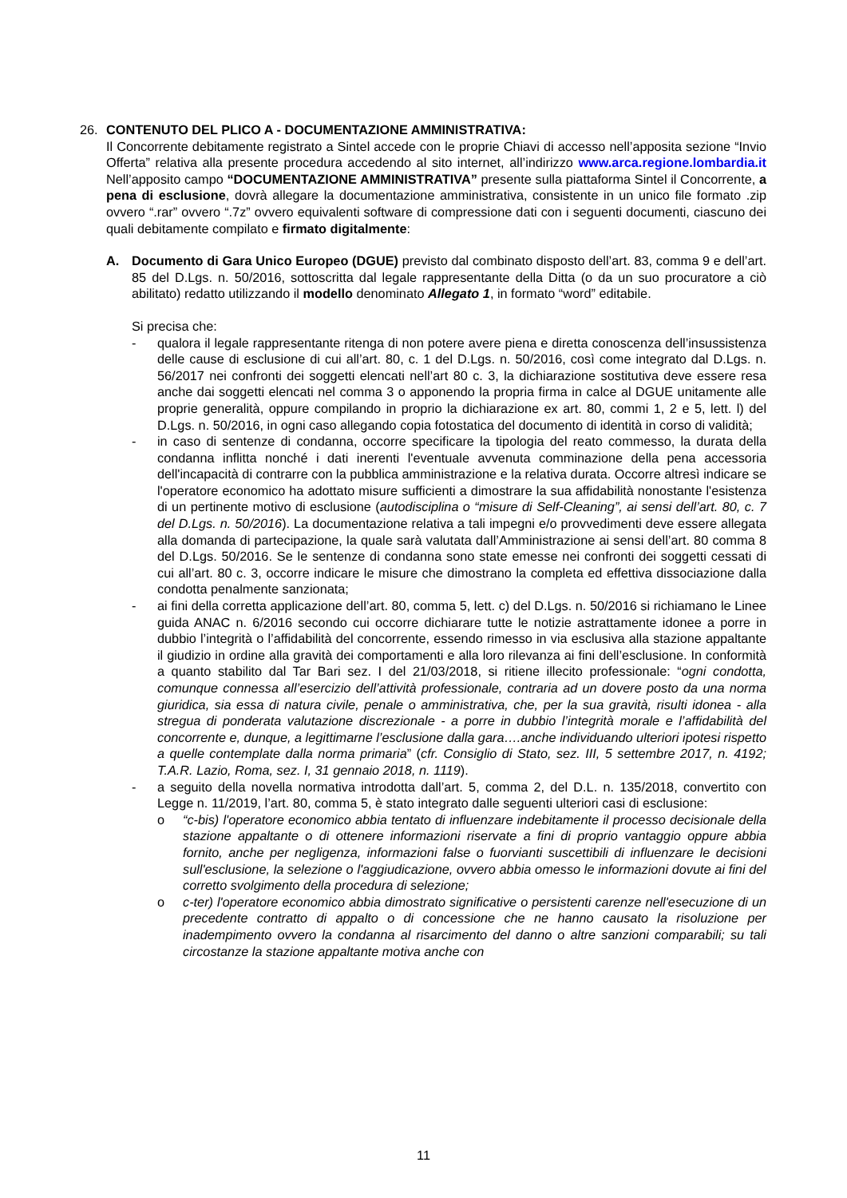26. CONTENUTO DEL PLICO A - DOCUMENTAZIONE AMMINISTRATIVA:
Il Concorrente debitamente registrato a Sintel accede con le proprie Chiavi di accesso nell’apposita sezione “Invio Offerta” relativa alla presente procedura accedendo al sito internet, all’indirizzo www.arca.regione.lombardia.it Nell’apposito campo “DOCUMENTAZIONE AMMINISTRATIVA” presente sulla piattaforma Sintel il Concorrente, a pena di esclusione, dovrà allegare la documentazione amministrativa, consistente in un unico file formato .zip ovvero “.rar” ovvero “.7z” ovvero equivalenti software di compressione dati con i seguenti documenti, ciascuno dei quali debitamente compilato e firmato digitalmente:
A. Documento di Gara Unico Europeo (DGUE) previsto dal combinato disposto dell’art. 83, comma 9 e dell’art. 85 del D.Lgs. n. 50/2016, sottoscritta dal legale rappresentante della Ditta (o da un suo procuratore a ciò abilitato) redatto utilizzando il modello denominato Allegato 1, in formato “word” editabile.
Si precisa che:
- qualora il legale rappresentante ritenga di non potere avere piena e diretta conoscenza dell’insussistenza delle cause di esclusione di cui all’art. 80, c. 1 del D.Lgs. n. 50/2016, così come integrato dal D.Lgs. n. 56/2017 nei confronti dei soggetti elencati nell’art 80 c. 3, la dichiarazione sostitutiva deve essere resa anche dai soggetti elencati nel comma 3 o apponendo la propria firma in calce al DGUE unitamente alle proprie generalità, oppure compilando in proprio la dichiarazione ex art. 80, commi 1, 2 e 5, lett. l) del D.Lgs. n. 50/2016, in ogni caso allegando copia fotostatica del documento di identità in corso di validità;
- in caso di sentenze di condanna, occorre specificare la tipologia del reato commesso, la durata della condanna inflitta nonché i dati inerenti l'eventuale avvenuta comminazione della pena accessoria dell'incapacità di contrarre con la pubblica amministrazione e la relativa durata. Occorre altresì indicare se l'operatore economico ha adottato misure sufficienti a dimostrare la sua affidabilità nonostante l'esistenza di un pertinente motivo di esclusione (autodisciplina o “misure di Self-Cleaning”, ai sensi dell’art. 80, c. 7 del D.Lgs. n. 50/2016). La documentazione relativa a tali impegni e/o provvedimenti deve essere allegata alla domanda di partecipazione, la quale sarà valutata dall’Amministrazione ai sensi dell’art. 80 comma 8 del D.Lgs. 50/2016. Se le sentenze di condanna sono state emesse nei confronti dei soggetti cessati di cui all’art. 80 c. 3, occorre indicare le misure che dimostrano la completa ed effettiva dissociazione dalla condotta penalmente sanzionata;
- ai fini della corretta applicazione dell’art. 80, comma 5, lett. c) del D.Lgs. n. 50/2016 si richiamano le Linee guida ANAC n. 6/2016 secondo cui occorre dichiarare tutte le notizie astrattamente idonee a porre in dubbio l’integrità o l’affidabilità del concorrente, essendo rimesso in via esclusiva alla stazione appaltante il giudizio in ordine alla gravità dei comportamenti e alla loro rilevanza ai fini dell’esclusione. In conformità a quanto stabilito dal Tar Bari sez. I del 21/03/2018, si ritiene illecito professionale: “ogni condotta, comunque connessa all’esercizio dell’attività professionale, contraria ad un dovere posto da una norma giuridica, sia essa di natura civile, penale o amministrativa, che, per la sua gravità, risulti idonea - alla stregua di ponderata valutazione discrezionale - a porre in dubbio l’integrità morale e l’affidabilità del concorrente e, dunque, a legittimarne l’esclusione dalla gara….anche individuando ulteriori ipotesi rispetto a quelle contemplate dalla norma primaria” (cfr. Consiglio di Stato, sez. III, 5 settembre 2017, n. 4192; T.A.R. Lazio, Roma, sez. I, 31 gennaio 2018, n. 1119).
- a seguito della novella normativa introdotta dall’art. 5, comma 2, del D.L. n. 135/2018, convertito con Legge n. 11/2019, l’art. 80, comma 5, è stato integrato dalle seguenti ulteriori casi di esclusione:
o “c-bis) l'operatore economico abbia tentato di influenzare indebitamente il processo decisionale della stazione appaltante o di ottenere informazioni riservate a fini di proprio vantaggio oppure abbia fornito, anche per negligenza, informazioni false o fuorvianti suscettibili di influenzare le decisioni sull'esclusione, la selezione o l'aggiudicazione, ovvero abbia omesso le informazioni dovute ai fini del corretto svolgimento della procedura di selezione;
o c-ter) l'operatore economico abbia dimostrato significative o persistenti carenze nell'esecuzione di un precedente contratto di appalto o di concessione che ne hanno causato la risoluzione per inadempimento ovvero la condanna al risarcimento del danno o altre sanzioni comparabili; su tali circostanze la stazione appaltante motiva anche con
11